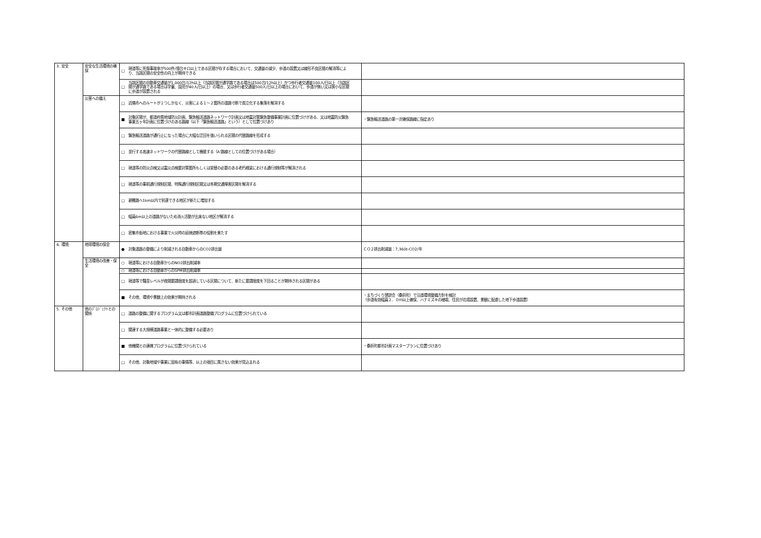| 3. 安全 | 安全な生活環境の確保 | □ 現道等に死傷事故率が500件/億台キロ以上である区間が存する場合において、交通量の減少、歩道の設置又は線形不良区間の解消等により、当該区間の安全性の向上が期待できる | |
| | | □ 当該区間の自動車交通量が1,000台/12h以上（当該区間が通学路である場合は500台/12h以上）かつ歩行者交通量100人/日以上（当該区間が通学路である場合は学童、園児が40人/日以上）の場合、又は歩行者交通量500人/日以上の場合において、歩道が無い又は狭小な区間に歩道が設置される | |
| | 災害への備え | □ 近隣市へのルートが１つしかなく、災害による１～２箇所の道路寸断で孤立化する集落を解消する | |
| | | ■ 対象区間が、都道府県地域防災計画、緊急輸送道路ネットワーク計画又は地震対策緊急整備事業計画に位置づけがある、又は地震防災緊急事業五ヶ年計画に位置づけのある路線（以下「緊急輸送道路」という）として位置づけあり | ・緊急輸送道路の第一次確保路線に指定あり |
| | | □ 緊急輸送道路が通行止になった場合に大幅な迂回を強いられる区間の代替路線を形成する | |
| | | □ 並行する高速ネットワークの代替路線として機能する（A'路線としての位置づけがある場合） | |
| | | □ 現道等の防災点検又は震災点検要対策箇所もしくは架替の必要のある老朽橋梁における通行規制等が解消される | |
| | | □ 現道等の事前通行規制区間、特殊通行規制区間又は冬期交通障害区間を解消する | |
| | | □ 避難路へ1km以内で到達できる地区が新たに増加する | |
| | | □ 幅員6m以上の道路がないため消火活動が出来ない地区が解消する | |
| | | □ 密集市街地における事業で火災時の延焼遮断帯の役割を果たす | |
| 4. 環境 | 地球環境の保全 | ● 対象道路の整備により削減される自動車からのCO2排出量 | ＣＯ２排出削減量：7,360t-CO2/年 |
| | 生活環境の改善・保全 | ○ 現道等における自動車からのNO2排出削減率 | |
| | | ○ 現道等における自動車からのSPM排出削減率 | |
| | | □ 現道等で騒音レベルが夜間要請限度を超過している区間について、新たに要請限度を下回ることが期待される区間がある | |
| | | ■ その他、環境や景観上の効果が期待される | ・まちづくり懇談会（桑折町）で沿道環境整備方針を検討 （歩道有効幅員２．０ｍ以上確保、ハナミズキの植栽、住民が花壇設置、景観に配慮した地下歩道設置） |
| 5. その他 | 他のﾌﾟﾛｼﾞｪｸﾄとの関係 | □ 道路の整備に関するプログラム又は都市計画道路整備プログラムに位置づけられている | |
| | | □ 関連する大規模道路事業と一体的に整備する必要あり | |
| | | ■ 他機関との連携プログラムに位置づけられている | ・桑折町都市計画マスタープランに位置づけあり |
| | | □ その他、対象地域や事業に固有の事情等、以上の項目に属さない効果が見込まれる | |